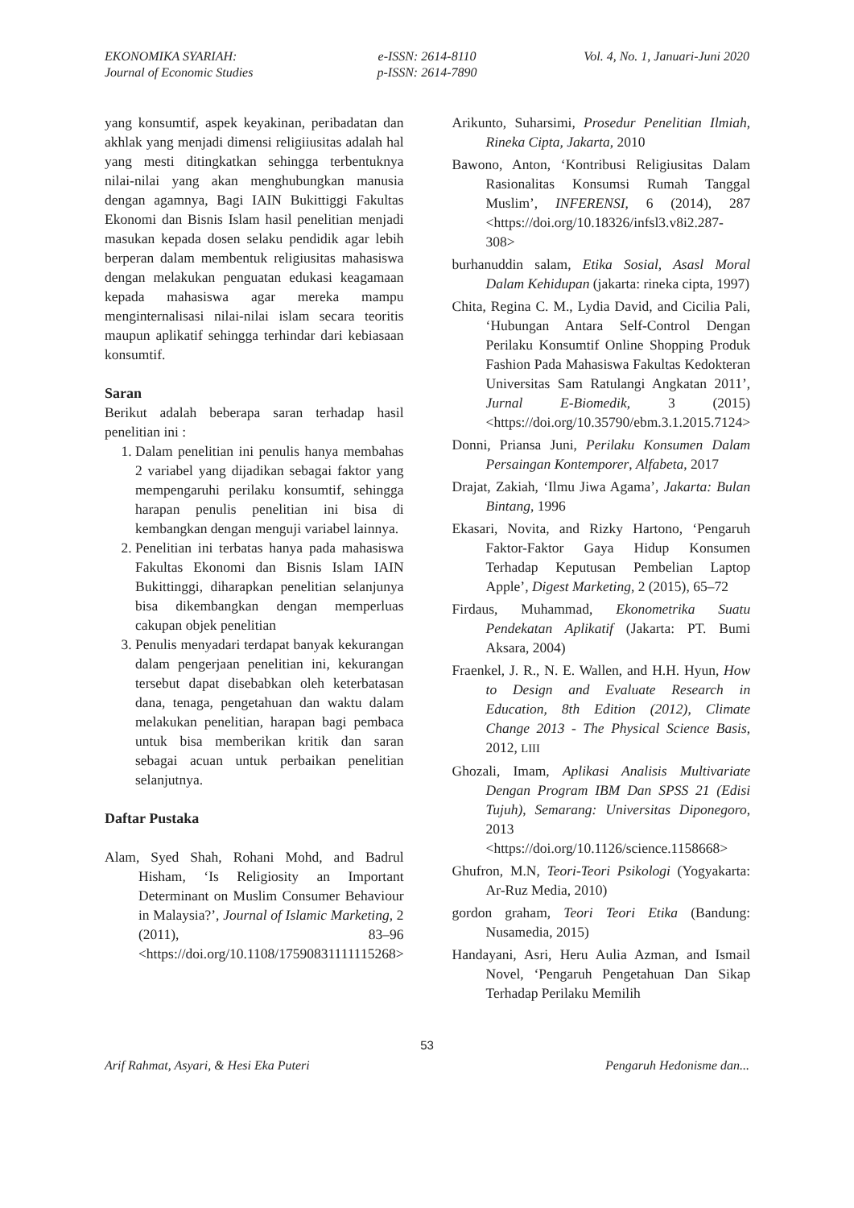EKONOMIKA SYARIAH:
Journal of Economic Studies
e-ISSN: 2614-8110
p-ISSN: 2614-7890
Vol. 4, No. 1, Januari-Juni 2020
yang konsumtif, aspek keyakinan, peribadatan dan akhlak yang menjadi dimensi religiiusitas adalah hal yang mesti ditingkatkan sehingga terbentuknya nilai-nilai yang akan menghubungkan manusia dengan agamnya, Bagi IAIN Bukittiggi Fakultas Ekonomi dan Bisnis Islam hasil penelitian menjadi masukan kepada dosen selaku pendidik agar lebih berperan dalam membentuk religiusitas mahasiswa dengan melakukan penguatan edukasi keagamaan kepada mahasiswa agar mereka mampu menginternalisasi nilai-nilai islam secara teoritis maupun aplikatif sehingga terhindar dari kebiasaan konsumtif.
Saran
Berikut adalah beberapa saran terhadap hasil penelitian ini :
1. Dalam penelitian ini penulis hanya membahas 2 variabel yang dijadikan sebagai faktor yang mempengaruhi perilaku konsumtif, sehingga harapan penulis penelitian ini bisa di kembangkan dengan menguji variabel lainnya.
2. Penelitian ini terbatas hanya pada mahasiswa Fakultas Ekonomi dan Bisnis Islam IAIN Bukittinggi, diharapkan penelitian selanjunya bisa dikembangkan dengan memperluas cakupan objek penelitian
3. Penulis menyadari terdapat banyak kekurangan dalam pengerjaan penelitian ini, kekurangan tersebut dapat disebabkan oleh keterbatasan dana, tenaga, pengetahuan dan waktu dalam melakukan penelitian, harapan bagi pembaca untuk bisa memberikan kritik dan saran sebagai acuan untuk perbaikan penelitian selanjutnya.
Daftar Pustaka
Alam, Syed Shah, Rohani Mohd, and Badrul Hisham, ‘Is Religiosity an Important Determinant on Muslim Consumer Behaviour in Malaysia?’, Journal of Islamic Marketing, 2 (2011), 83–96 <https://doi.org/10.1108/17590831111115268>
Arikunto, Suharsimi, Prosedur Penelitian Ilmiah, Rineka Cipta, Jakarta, 2010
Bawono, Anton, ‘Kontribusi Religiusitas Dalam Rasionalitas Konsumsi Rumah Tanggal Muslim’, INFERENSI, 6 (2014), 287 <https://doi.org/10.18326/infsl3.v8i2.287-308>
burhanuddin salam, Etika Sosial, Asasl Moral Dalam Kehidupan (jakarta: rineka cipta, 1997)
Chita, Regina C. M., Lydia David, and Cicilia Pali, ‘Hubungan Antara Self-Control Dengan Perilaku Konsumtif Online Shopping Produk Fashion Pada Mahasiswa Fakultas Kedokteran Universitas Sam Ratulangi Angkatan 2011’, Jurnal E-Biomedik, 3 (2015) <https://doi.org/10.35790/ebm.3.1.2015.7124>
Donni, Priansa Juni, Perilaku Konsumen Dalam Persaingan Kontemporer, Alfabeta, 2017
Drajat, Zakiah, ‘Ilmu Jiwa Agama’, Jakarta: Bulan Bintang, 1996
Ekasari, Novita, and Rizky Hartono, ‘Pengaruh Faktor-Faktor Gaya Hidup Konsumen Terhadap Keputusan Pembelian Laptop Apple’, Digest Marketing, 2 (2015), 65–72
Firdaus, Muhammad, Ekonometrika Suatu Pendekatan Aplikatif (Jakarta: PT. Bumi Aksara, 2004)
Fraenkel, J. R., N. E. Wallen, and H.H. Hyun, How to Design and Evaluate Research in Education, 8th Edition (2012), Climate Change 2013 - The Physical Science Basis, 2012, LIII
Ghozali, Imam, Aplikasi Analisis Multivariate Dengan Program IBM Dan SPSS 21 (Edisi Tujuh), Semarang: Universitas Diponegoro, 2013 <https://doi.org/10.1126/science.1158668>
Ghufron, M.N, Teori-Teori Psikologi (Yogyakarta: Ar-Ruz Media, 2010)
gordon graham, Teori Teori Etika (Bandung: Nusamedia, 2015)
Handayani, Asri, Heru Aulia Azman, and Ismail Novel, ‘Pengaruh Pengetahuan Dan Sikap Terhadap Perilaku Memilih
53
Arif Rahmat, Asyari, & Hesi Eka Puteri Pengaruh Hedonisme dan...